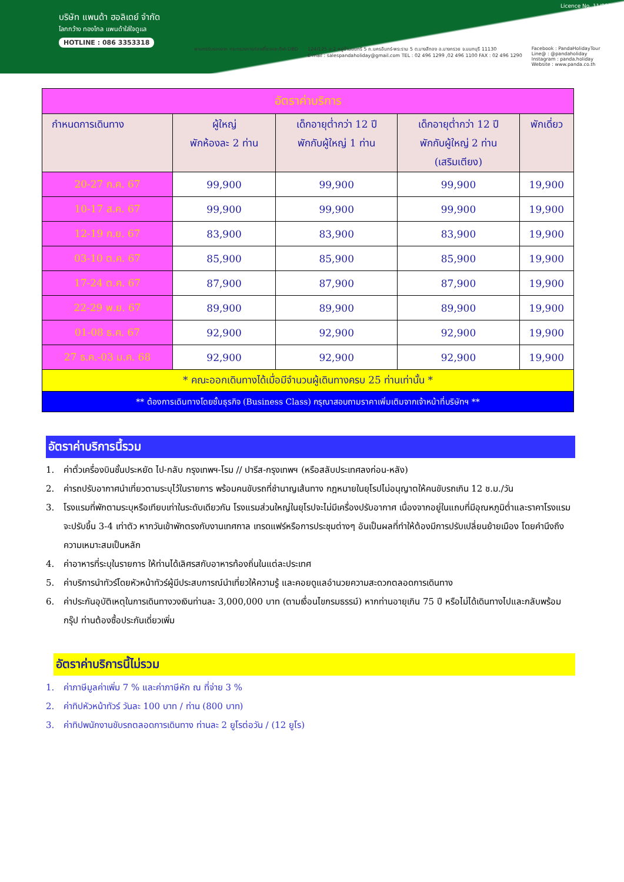บริษัท แพนด้า ฮอลิเดย์ จำกัด
โลกกว้าง ทองไกล แพนด้าใส่ใจดูแล
HOTLINE : 086 3353318
Licence No. 11/09751
พานทรรับรองจาก กระทรวงการท่องเที่ยวและกีฬา DBD 124/125 ม.2 หมู่บ้านนนทรี 5 ถ.นครอินทร์-พระราม 5 ต.บางสีทอง อ.บางกรวย จ.นนทบุรี 11130
E-mail : salespandaholiday@gmail.com TEL : 02 496 1299 ,02 496 1100 FAX : 02 496 1290 Facebook : PandaHolidayTour
Line@ : @pandaholiday
Instagram : panda.holiday
Website : www.panda.co.th
| อัตราค่าบริการ | | | | |
| --- | --- | --- | --- | --- |
| กำหนดการเดินทาง | ผู้ใหญ่ พักห้องละ 2 ท่าน | เด็กอายุต่ำกว่า 12 ปี พักกับผู้ใหญ่ 1 ท่าน | เด็กอายุต่ำกว่า 12 ปี พักกับผู้ใหญ่ 2 ท่าน (เสริมเตียง) | พักเดี่ยว |
| 20-27 ก.ค. 67 | 99,900 | 99,900 | 99,900 | 19,900 |
| 10-17 ส.ค. 67 | 99,900 | 99,900 | 99,900 | 19,900 |
| 12-19 ก.ย. 67 | 83,900 | 83,900 | 83,900 | 19,900 |
| 03-10 ต.ค. 67 | 85,900 | 85,900 | 85,900 | 19,900 |
| 17-24 ต.ค. 67 | 87,900 | 87,900 | 87,900 | 19,900 |
| 22-29 พ.ย. 67 | 89,900 | 89,900 | 89,900 | 19,900 |
| 01-08 ธ.ค. 67 | 92,900 | 92,900 | 92,900 | 19,900 |
| 27 ธ.ค.-03 ม.ค. 68 | 92,900 | 92,900 | 92,900 | 19,900 |
| * คณะออกเดินทางได้เมื่อมีจำนวนผู้เดินทางครบ 25 ท่านเท่านั้น * | | | | |
| ** ต้องการเดินทางโดยชั้นธุรกิจ (Business Class) กรุณาสอบถามราคาเพิ่มเติมจากเจ้าหน้าที่บริษัทฯ ** | | | | |
อัตราค่าบริการนี้รวม
1. ค่าตั๋วเครื่องบินชั้นประหยัด ไป-กลับ กรุงเทพฯ-โรม // ปารีส-กรุงเทพฯ (หรือสลับประเทศลงก่อน-หลัง)
2. ค่ารถปรับอากาศนำเที่ยวตามระบุไว้ในรายการ พร้อมคนขับรถที่ชำนาญเส้นทาง กฎหมายในยุโรปไม่อนุญาตให้คนขับรถเกิน 12 ช.ม./วัน
3. โรงแรมที่พักตามระบุหรือเทียบเท่าในระดับเดียวกัน โรงแรมส่วนใหญ่ในยุโรปจะไม่มีเครื่องปรับอากาศ เนื่องจากอยู่ในแถบที่มีอุณหภูมิต่ำและราคาโรงแรมจะปรับขึ้น 3-4 เท่าตัว หากวันเข้าพักตรงกับงานเทศกาล เทรดแฟร์หรือการประชุมต่างๆ อันเป็นผลที่ทำให้ต้องมีการปรับเปลี่ยนย้ายเมือง โดยคำนึงถึงความเหมาะสมเป็นหลัก
4. ค่าอาหารที่ระบุในรายการ ให้ท่านได้เลิศรสกับอาหารท้องถิ่นในแต่ละประเทศ
5. ค่าบริการนำทัวร์โดยหัวหน้าทัวร์ผู้มีประสบการณ์นำเที่ยวให้ความรู้ และคอยดูแลอำนวยความสะดวกตลอดการเดินทาง
6. ค่าประกันอุบัติเหตุในการเดินทางวงเงินท่านละ 3,000,000 บาท (ตามเงื่อนไขกรมธรรม์) หากท่านอายุเกิน 75 ปี หรือไม่ได้เดินทางไปและกลับพร้อมกรุ๊ป ท่านต้องซื้อประกันเดี่ยวเพิ่ม
อัตราค่าบริการนี้ไม่รวม
1. ค่าภาษีมูลค่าเพิ่ม 7 % และค่าภาษีหัก ณ ที่จ่าย 3 %
2. ค่าทิปหัวหน้าทัวร์ วันละ 100 บาท / ท่าน (800 บาท)
3. ค่าทิปพนักงานขับรถตลอดการเดินทาง ท่านละ 2 ยูโรต่อวัน / (12 ยูโร)